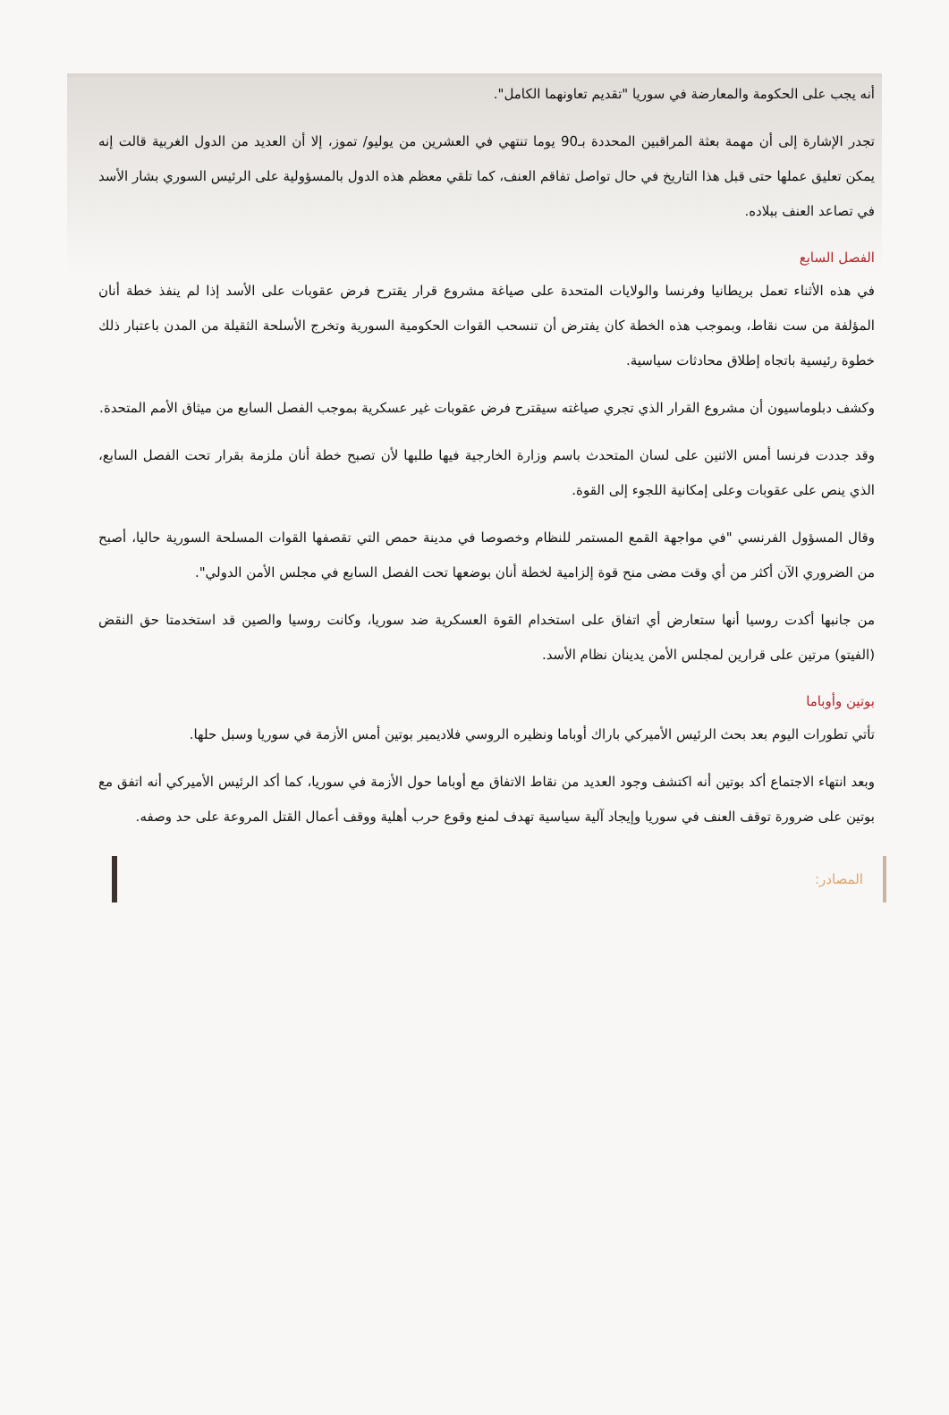أنه يجب على الحكومة والمعارضة في سوريا "تقديم تعاونهما الكامل".
تجدر الإشارة إلى أن مهمة بعثة المراقبين المحددة بـ90 يوما تنتهي في العشرين من يوليو/ تموز، إلا أن العديد من الدول الغربية قالت إنه يمكن تعليق عملها حتى قبل هذا التاريخ في حال تواصل تفاقم العنف، كما تلقي معظم هذه الدول بالمسؤولية على الرئيس السوري بشار الأسد في تصاعد العنف ببلاده.
الفصل السابع
في هذه الأثناء تعمل بريطانيا وفرنسا والولايات المتحدة على صياغة مشروع قرار يقترح فرض عقوبات على الأسد إذا لم ينفذ خطة أنان المؤلفة من ست نقاط، وبموجب هذه الخطة كان يفترض أن تنسحب القوات الحكومية السورية وتخرج الأسلحة الثقيلة من المدن باعتبار ذلك خطوة رئيسية باتجاه إطلاق محادثات سياسية.
وكشف دبلوماسيون أن مشروع القرار الذي تجري صياغته سيقترح فرض عقوبات غير عسكرية بموجب الفصل السابع من ميثاق الأمم المتحدة.
وقد جددت فرنسا أمس الاثنين على لسان المتحدث باسم وزارة الخارجية فيها طلبها لأن تصبح خطة أنان ملزمة بقرار تحت الفصل السابع، الذي ينص على عقوبات وعلى إمكانية اللجوء إلى القوة.
وقال المسؤول الفرنسي "في مواجهة القمع المستمر للنظام وخصوصا في مدينة حمص التي تقصفها القوات المسلحة السورية حاليا، أصبح من الضروري الآن أكثر من أي وقت مضى منح قوة إلزامية لخطة أنان بوضعها تحت الفصل السابع في مجلس الأمن الدولي".
من جانبها أكدت روسيا أنها ستعارض أي اتفاق على استخدام القوة العسكرية ضد سوريا، وكانت روسيا والصين قد استخدمتا حق النقض (الفيتو) مرتين على قرارين لمجلس الأمن يدينان نظام الأسد.
بوتين وأوباما
تأتي تطورات اليوم بعد بحث الرئيس الأميركي باراك أوباما ونظيره الروسي فلاديمير بوتين أمس الأزمة في سوريا وسبل حلها.
وبعد انتهاء الاجتماع أكد بوتين أنه اكتشف وجود العديد من نقاط الاتفاق مع أوباما حول الأزمة في سوريا، كما أكد الرئيس الأميركي أنه اتفق مع بوتين على ضرورة توقف العنف في سوريا وإيجاد آلية سياسية تهدف لمنع وقوع حرب أهلية ووقف أعمال القتل المروعة على حد وصفه.
المصادر: